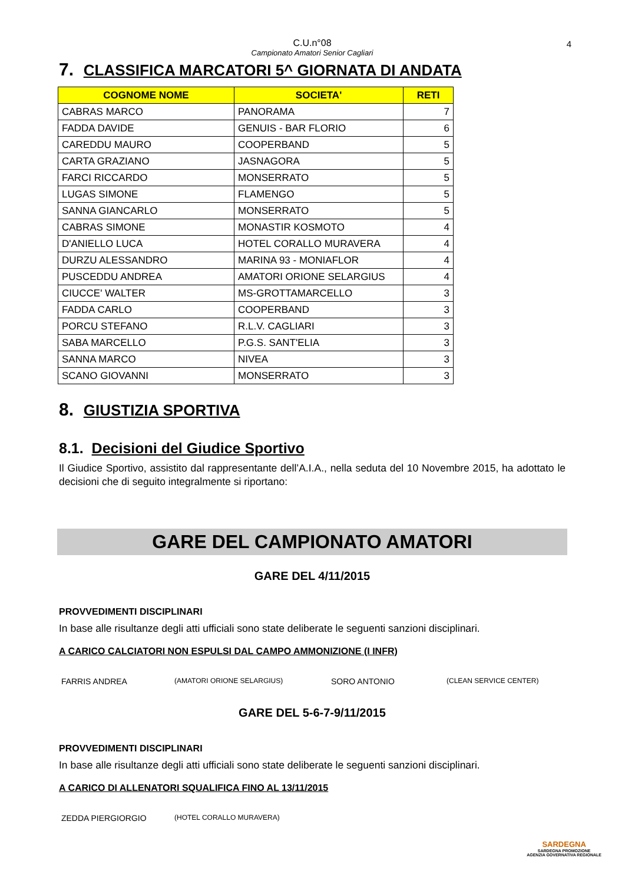C.U.n°08
Campionato Amatori Senior Cagliari 4
7. CLASSIFICA MARCATORI 5^ GIORNATA DI ANDATA
| COGNOME NOME | SOCIETA' | RETI |
| --- | --- | --- |
| CABRAS MARCO | PANORAMA | 7 |
| FADDA DAVIDE | GENUIS - BAR FLORIO | 6 |
| CAREDDU MAURO | COOPERBAND | 5 |
| CARTA GRAZIANO | JASNAGORA | 5 |
| FARCI RICCARDO | MONSERRATO | 5 |
| LUGAS SIMONE | FLAMENGO | 5 |
| SANNA GIANCARLO | MONSERRATO | 5 |
| CABRAS SIMONE | MONASTIR KOSMOTO | 4 |
| D'ANIELLO LUCA | HOTEL CORALLO MURAVERA | 4 |
| DURZU ALESSANDRO | MARINA 93 - MONIAFLOR | 4 |
| PUSCEDDU ANDREA | AMATORI ORIONE SELARGIUS | 4 |
| CIUCCE' WALTER | MS-GROTTAMARCELLO | 3 |
| FADDA CARLO | COOPERBAND | 3 |
| PORCU STEFANO | R.L.V. CAGLIARI | 3 |
| SABA MARCELLO | P.G.S. SANT'ELIA | 3 |
| SANNA MARCO | NIVEA | 3 |
| SCANO GIOVANNI | MONSERRATO | 3 |
8. GIUSTIZIA SPORTIVA
8.1. Decisioni del Giudice Sportivo
Il Giudice Sportivo, assistito dal rappresentante dell’A.I.A., nella seduta del 10 Novembre 2015, ha adottato le decisioni che di seguito integralmente si riportano:
GARE DEL CAMPIONATO AMATORI
GARE DEL 4/11/2015
PROVVEDIMENTI DISCIPLINARI
In base alle risultanze degli atti ufficiali sono state deliberate le seguenti sanzioni disciplinari.
A CARICO CALCIATORI NON ESPULSI DAL CAMPO AMMONIZIONE (I INFR)
FARRIS ANDREA (AMATORI ORIONE SELARGIUS) SORO ANTONIO (CLEAN SERVICE CENTER)
GARE DEL 5-6-7-9/11/2015
PROVVEDIMENTI DISCIPLINARI
In base alle risultanze degli atti ufficiali sono state deliberate le seguenti sanzioni disciplinari.
A CARICO DI ALLENATORI SQUALIFICA FINO AL 13/11/2015
ZEDDA PIERGIORGIO (HOTEL CORALLO MURAVERA)
SARDEGNA
SARDEGNA PROMOZIONE
AGENZIA GOVERNATIVA REGIONALE